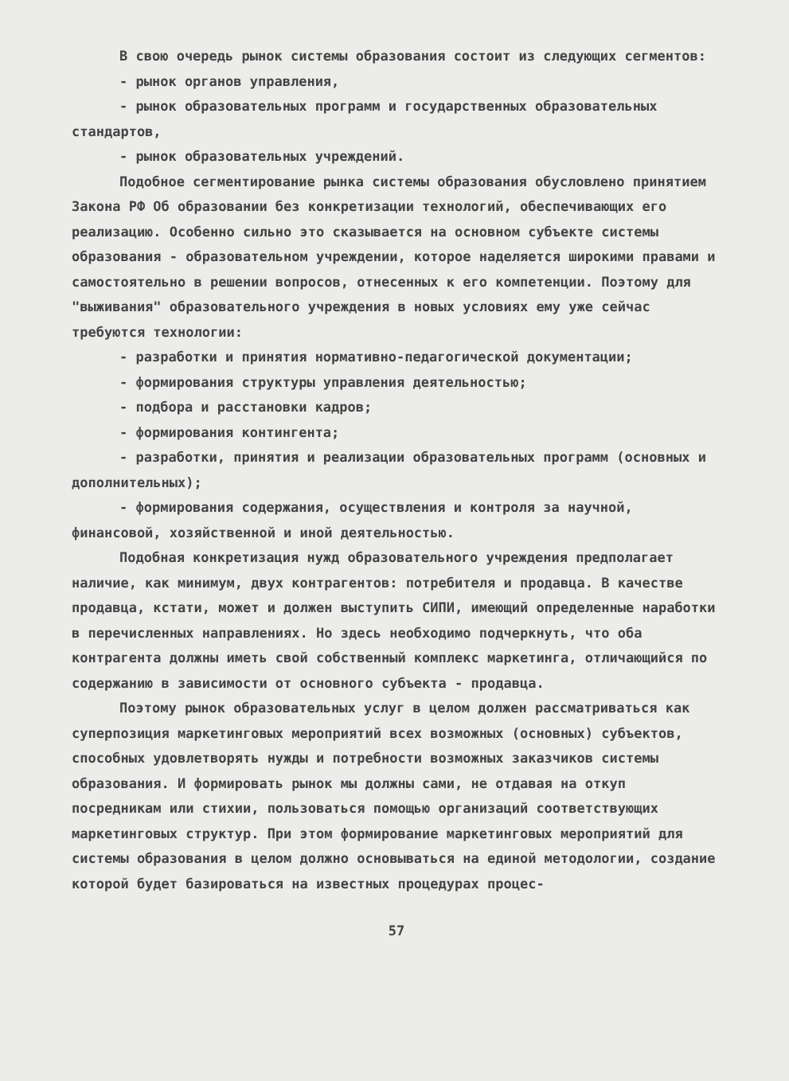В свою очередь рынок системы образования состоит из следующих сегментов:
- рынок органов управления,
- рынок образовательных программ и государственных образовательных стандартов,
- рынок образовательных учреждений.
Подобное сегментирование рынка системы образования обусловлено принятием Закона РФ Об образовании без конкретизации технологий, обеспечивающих его реализацию. Особенно сильно это сказывается на основном субъекте системы образования - образовательном учреждении, которое наделяется широкими правами и самостоятельно в решении вопросов, отнесенных к его компетенции. Поэтому для "выживания" образовательного учреждения в новых условиях ему уже сейчас требуются технологии:
- разработки и принятия нормативно-педагогической документации;
- формирования структуры управления деятельностью;
- подбора и расстановки кадров;
- формирования контингента;
- разработки, принятия и реализации образовательных программ (основных и дополнительных);
- формирования содержания, осуществления и контроля за научной, финансовой, хозяйственной и иной деятельностью.
Подобная конкретизация нужд образовательного учреждения предполагает наличие, как минимум, двух контрагентов: потребителя и продавца. В качестве продавца, кстати, может и должен выступить СИПИ, имеющий определенные наработки в перечисленных направлениях. Но здесь необходимо подчеркнуть, что оба контрагента должны иметь свой собственный комплекс маркетинга, отличающийся по содержанию в зависимости от основного субъекта - продавца.
Поэтому рынок образовательных услуг в целом должен рассматриваться как суперпозиция маркетинговых мероприятий всех возможных (основных) субъектов, способных удовлетворять нужды и потребности возможных заказчиков системы образования. И формировать рынок мы должны сами, не отдавая на откуп посредникам или стихии, пользоваться помощью организаций соответствующих маркетинговых структур. При этом формирование маркетинговых мероприятий для системы образования в целом должно основываться на единой методологии, создание которой будет базироваться на известных процедурах процес-
57